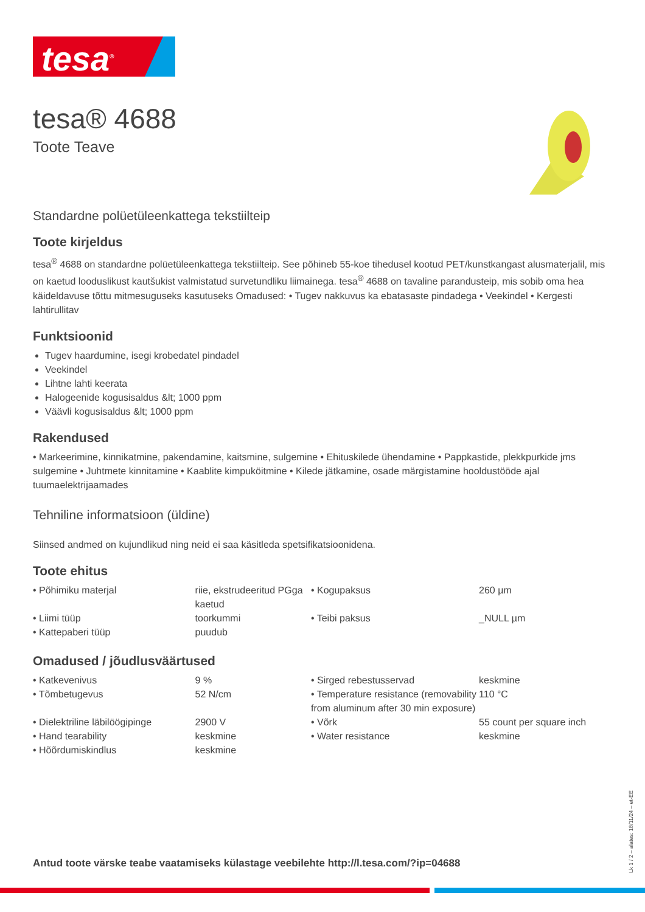tesa<sup>®</sup>
tesa® 4688
Toote Teave
Standardne polüetüleenkattega tekstiilteip
Toote kirjeldus
tesa<sup>®</sup> 4688 on standardne polüetüleenkattega tekstiilteip. See põhineb 55-koe tihedusel kootud PET/kunstkangast alusmaterjalil, mis on kaetud looduslikust kautšukist valmistatud survetundliku liimainega. tesa<sup>®</sup> 4688 on tavaline parandusteip, mis sobib oma hea käideldavuse tõttu mitmesuguseks kasutuseks Omadused: • Tugev nakkuvus ka ebatasaste pindadega • Veekindel • Kergesti lahtirullitav
Funktsioonid
Tugev haardumine, isegi krobedatel pindadel
Veekindel
Lihtne lahti keerata
Halogeenide kogusisaldus &lt; 1000 ppm
Väävli kogusisaldus &lt; 1000 ppm
Rakendused
• Markeerimine, kinnikatmine, pakendamine, kaitsmine, sulgemine • Ehituskilede ühendamine • Pappkastide, plekkpurkide jms sulgemine • Juhtmete kinnitamine • Kaablite kimpuköitmine • Kilede jätkamine, osade märgistamine hooldustööde ajal tuumaelektrijaamades
Tehniline informatsioon (üldine)
Siinsed andmed on kujundlikud ning neid ei saa käsitleda spetsifikatsioonidena.
Toote ehitus
| • Põhimiku materjal | riie, ekstrudeeritud PGga kaetud | • Kogupaksus | 260 µm |
| • Liimi tüüp | toorkummi | • Teibi paksus | _NULL µm |
| • Kattepaberi tüüp | puudub | | |
Omadused / jõudlusväärtused
| • Katkevenivus | 9 % | • Sirged rebestusservad | keskmine |
| • Tõmbetugevus | 52 N/cm | • Temperature resistance (removability from aluminum after 30 min exposure) | 110 °C |
| • Dielektriline läbilöögipinge | 2900 V | • Võrk | 55 count per square inch |
| • Hand tearability | keskmine | • Water resistance | keskmine |
| • Hõõrdumiskindlus | keskmine | | |
Antud toote värske teabe vaatamiseks külastage veebilehte http://l.tesa.com/?ip=04688
Lk 1 / 2 – alates: 18/11/24 – et-EE